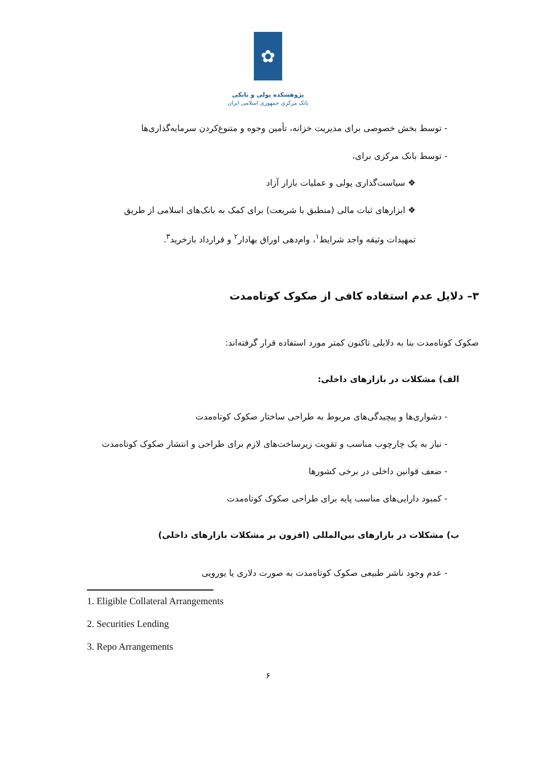✿
پژوهشکده پولی و بانکی
بانک مرکزی جمهوری اسلامی ایران
- توسط بخش خصوصی برای مدیریت خزانه، تأمین وجوه و متنوع‌کردن سرمایه‌گذاری‌ها
- توسط بانک مرکزی برای،
❖ سیاست‌گذاری پولی و عملیات بازار آزاد
❖ ابزارهای ثبات مالی (منطبق با شریعت) برای کمک به بانک‌های اسلامی از طریق
تمهیدات وثیقه واجد شرایط<sup>۱</sup>، وام‌دهی اوراق بهادار<sup>۲</sup> و قرارداد بازخرید<sup>۳</sup>.
۳– دلایل عدم استفاده کافی از صکوک کوتاه‌مدت
صکوک کوتاه‌مدت بنا به دلایلی تاکنون کمتر مورد استفاده قرار گرفته‌اند:
الف) مشکلات در بازارهای داخلی:
- دشواری‌ها و پیچیدگی‌های مربوط به طراحی ساختار صکوک کوتاه‌مدت
- نیاز به یک چارچوب مناسب و تقویت زیرساخت‌های لازم برای طراحی و انتشار صکوک کوتاه‌مدت
- ضعف قوانین داخلی در برخی کشورها
- کمبود دارایی‌های مناسب پایه برای طراحی صکوک کوتاه‌مدت
ب) مشکلات در بازارهای بین‌المللی (افزون بر مشکلات بازارهای داخلی)
- عدم وجود ناشر طبیعی صکوک کوتاه‌مدت به صورت دلاری یا یورویی
1. Eligible Collateral Arrangements
2. Securities Lending
3. Repo Arrangements
۶